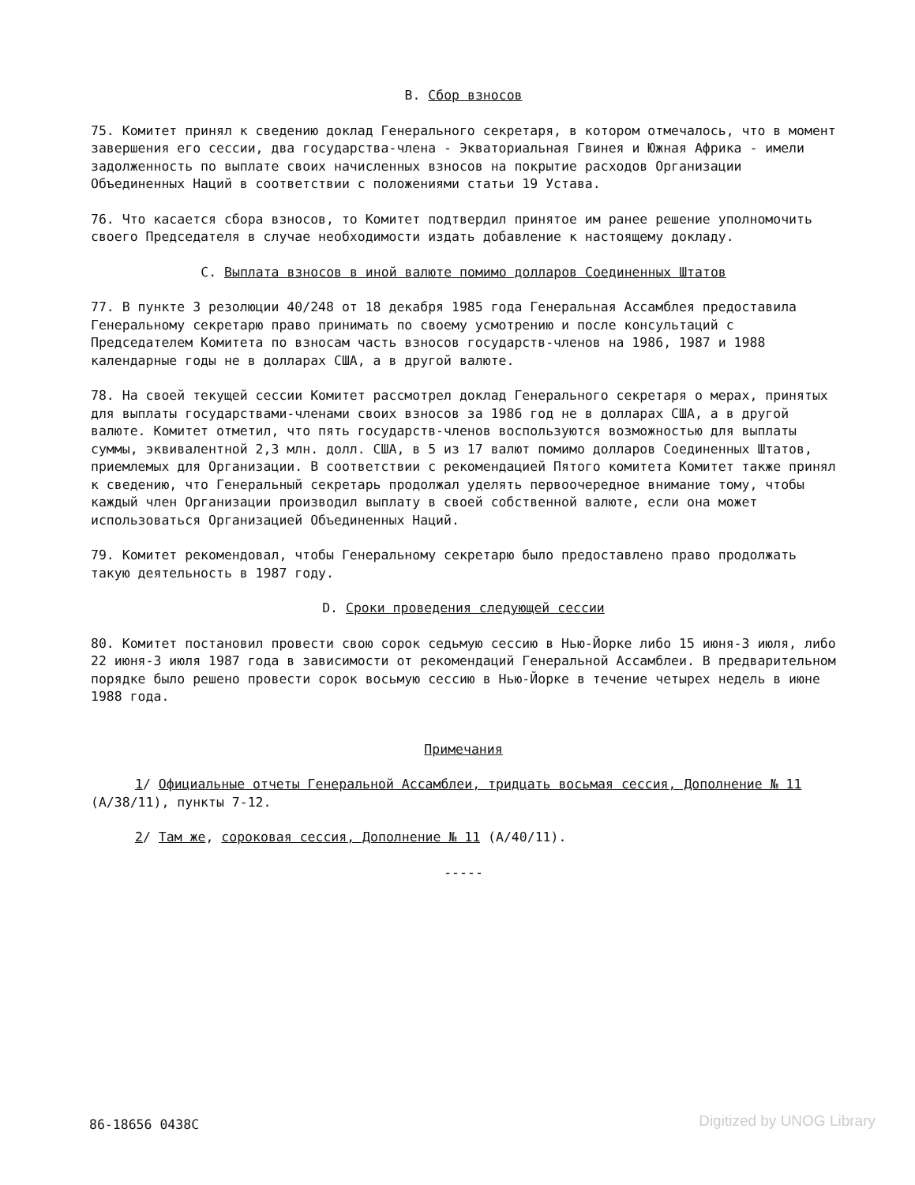B. Сбор взносов
75. Комитет принял к сведению доклад Генерального секретаря, в котором отмечалось, что в момент завершения его сессии, два государства-члена - Экваториальная Гвинея и Южная Африка - имели задолженность по выплате своих начисленных взносов на покрытие расходов Организации Объединенных Наций в соответствии с положениями статьи 19 Устава.
76. Что касается сбора взносов, то Комитет подтвердил принятое им ранее решение уполномочить своего Председателя в случае необходимости издать добавление к настоящему докладу.
C. Выплата взносов в иной валюте помимо долларов Соединенных Штатов
77. В пункте 3 резолюции 40/248 от 18 декабря 1985 года Генеральная Ассамблея предоставила Генеральному секретарю право принимать по своему усмотрению и после консультаций с Председателем Комитета по взносам часть взносов государств-членов на 1986, 1987 и 1988 календарные годы не в долларах США, а в другой валюте.
78. На своей текущей сессии Комитет рассмотрел доклад Генерального секретаря о мерах, принятых для выплаты государствами-членами своих взносов за 1986 год не в долларах США, а в другой валюте. Комитет отметил, что пять государств-членов воспользуются возможностью для выплаты суммы, эквивалентной 2,3 млн. долл. США, в 5 из 17 валют помимо долларов Соединенных Штатов, приемлемых для Организации. В соответствии с рекомендацией Пятого комитета Комитет также принял к сведению, что Генеральный секретарь продолжал уделять первоочередное внимание тому, чтобы каждый член Организации производил выплату в своей собственной валюте, если она может использоваться Организацией Объединенных Наций.
79. Комитет рекомендовал, чтобы Генеральному секретарю было предоставлено право продолжать такую деятельность в 1987 году.
D. Сроки проведения следующей сессии
80. Комитет постановил провести свою сорок седьмую сессию в Нью-Йорке либо 15 июня-3 июля, либо 22 июня-3 июля 1987 года в зависимости от рекомендаций Генеральной Ассамблеи. В предварительном порядке было решено провести сорок восьмую сессию в Нью-Йорке в течение четырех недель в июне 1988 года.
Примечания
1/ Официальные отчеты Генеральной Ассамблеи, тридцать восьмая сессия, Дополнение № 11 (A/38/11), пункты 7-12.
2/ Там же, сороковая сессия, Дополнение № 11 (A/40/11).
-----
86-18656 0438C Digitized by UNOG Library